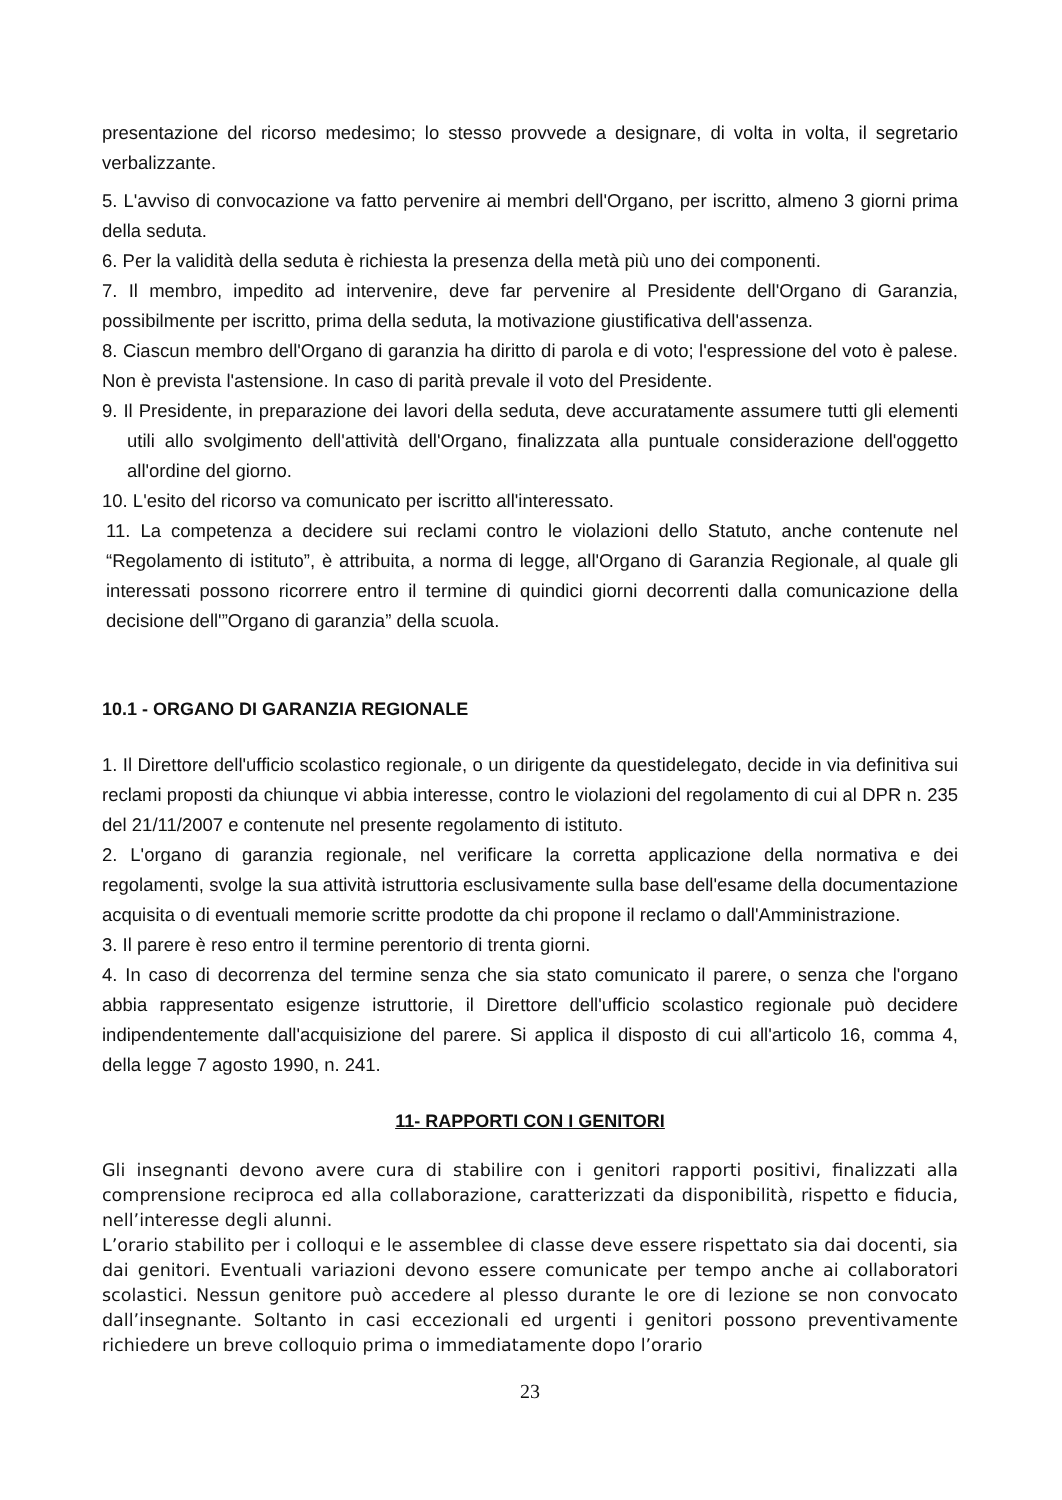presentazione del ricorso medesimo; lo stesso provvede a designare, di volta in volta, il segretario verbalizzante.
5. L'avviso di convocazione va fatto pervenire ai membri dell'Organo, per iscritto, almeno 3 giorni prima della seduta.
6. Per la validità della seduta è richiesta la presenza della metà più uno dei componenti.
7. Il membro, impedito ad intervenire, deve far pervenire al Presidente dell'Organo di Garanzia, possibilmente per iscritto, prima della seduta, la motivazione giustificativa dell'assenza.
8. Ciascun membro dell'Organo di garanzia ha diritto di parola e di voto; l'espressione del voto è palese. Non è prevista l'astensione. In caso di parità prevale il voto del Presidente.
9. Il Presidente, in preparazione dei lavori della seduta, deve accuratamente assumere tutti gli elementi utili allo svolgimento dell'attività dell'Organo, finalizzata alla puntuale considerazione dell'oggetto all'ordine del giorno.
10. L'esito del ricorso va comunicato per iscritto all'interessato.
11. La competenza a decidere sui reclami contro le violazioni dello Statuto, anche contenute nel “Regolamento di istituto”, è attribuita, a norma di legge, all'Organo di Garanzia Regionale, al quale gli interessati possono ricorrere entro il termine di quindici giorni decorrenti dalla comunicazione della decisione dell'”Organo di garanzia” della scuola.
10.1 - ORGANO DI GARANZIA REGIONALE
1. Il Direttore dell'ufficio scolastico regionale, o un dirigente da questidelegato, decide in via definitiva sui reclami proposti da chiunque vi abbia interesse, contro le violazioni del regolamento di cui al DPR n. 235 del 21/11/2007 e contenute nel presente regolamento di istituto.
2. L'organo di garanzia regionale, nel verificare la corretta applicazione della normativa e dei regolamenti, svolge la sua attività istruttoria esclusivamente sulla base dell'esame della documentazione acquisita o di eventuali memorie scritte prodotte da chi propone il reclamo o dall'Amministrazione.
3. Il parere è reso entro il termine perentorio di trenta giorni.
4. In caso di decorrenza del termine senza che sia stato comunicato il parere, o senza che l'organo abbia rappresentato esigenze istruttorie, il Direttore dell'ufficio scolastico regionale può decidere indipendentemente dall'acquisizione del parere. Si applica il disposto di cui all'articolo 16, comma 4, della legge 7 agosto 1990, n. 241.
11- RAPPORTI CON I GENITORI
Gli insegnanti devono avere cura di stabilire con i genitori rapporti positivi, finalizzati alla comprensione reciproca ed alla collaborazione, caratterizzati da disponibilità, rispetto e fiducia, nell’interesse degli alunni.
L’orario stabilito per i colloqui e le assemblee di classe deve essere rispettato sia dai docenti, sia dai genitori. Eventuali variazioni devono essere comunicate per tempo anche ai collaboratori scolastici. Nessun genitore può accedere al plesso durante le ore di lezione se non convocato dall’insegnante. Soltanto in casi eccezionali ed urgenti i genitori possono preventivamente richiedere un breve colloquio prima o immediatamente dopo l’orario
23